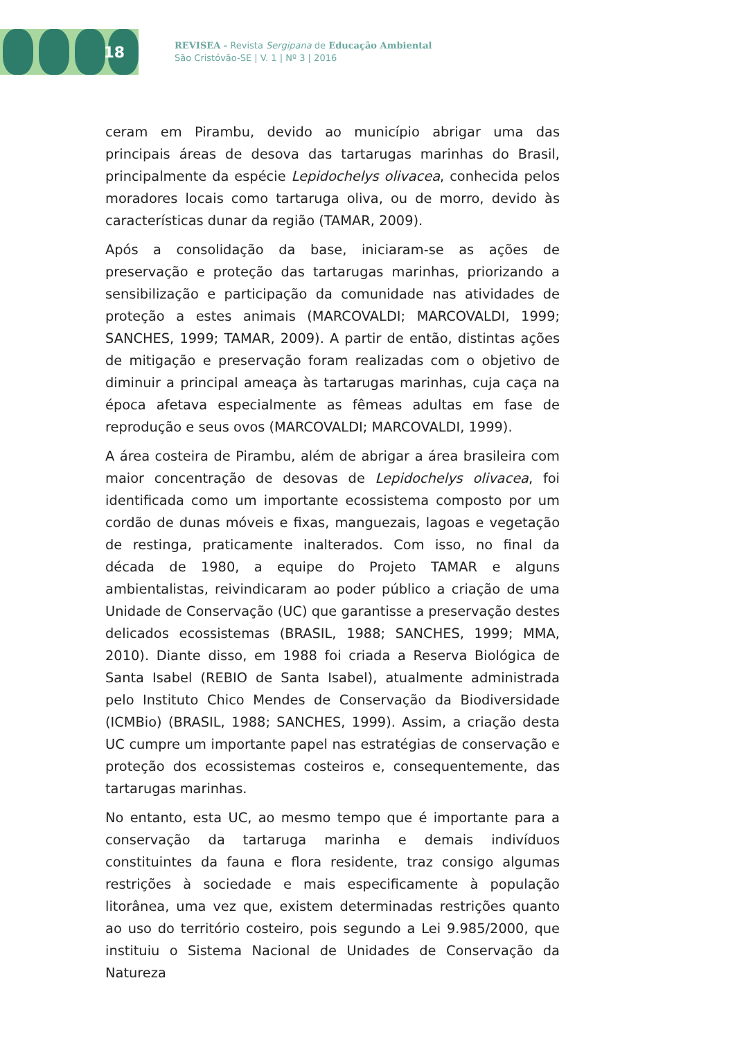18
REVISEA - Revista Sergipana de Educação Ambiental
São Cristóvão-SE | V. 1 | Nº 3 | 2016
ceram em Pirambu, devido ao município abrigar uma das principais áreas de desova das tartarugas marinhas do Brasil, principalmente da espécie Lepidochelys olivacea, conhecida pelos moradores locais como tartaruga oliva, ou de morro, devido às características dunar da região (TAMAR, 2009).
Após a consolidação da base, iniciaram-se as ações de preservação e proteção das tartarugas marinhas, priorizando a sensibilização e participação da comunidade nas atividades de proteção a estes animais (MARCOVALDI; MARCOVALDI, 1999; SANCHES, 1999; TAMAR, 2009). A partir de então, distintas ações de mitigação e preservação foram realizadas com o objetivo de diminuir a principal ameaça às tartarugas marinhas, cuja caça na época afetava especialmente as fêmeas adultas em fase de reprodução e seus ovos (MARCOVALDI; MARCOVALDI, 1999).
A área costeira de Pirambu, além de abrigar a área brasileira com maior concentração de desovas de Lepidochelys olivacea, foi identificada como um importante ecossistema composto por um cordão de dunas móveis e fixas, manguezais, lagoas e vegetação de restinga, praticamente inalterados. Com isso, no final da década de 1980, a equipe do Projeto TAMAR e alguns ambientalistas, reivindicaram ao poder público a criação de uma Unidade de Conservação (UC) que garantisse a preservação destes delicados ecossistemas (BRASIL, 1988; SANCHES, 1999; MMA, 2010). Diante disso, em 1988 foi criada a Reserva Biológica de Santa Isabel (REBIO de Santa Isabel), atualmente administrada pelo Instituto Chico Mendes de Conservação da Biodiversidade (ICMBio) (BRASIL, 1988; SANCHES, 1999). Assim, a criação desta UC cumpre um importante papel nas estratégias de conservação e proteção dos ecossistemas costeiros e, consequentemente, das tartarugas marinhas.
No entanto, esta UC, ao mesmo tempo que é importante para a conservação da tartaruga marinha e demais indivíduos constituintes da fauna e flora residente, traz consigo algumas restrições à sociedade e mais especificamente à população litorânea, uma vez que, existem determinadas restrições quanto ao uso do território costeiro, pois segundo a Lei 9.985/2000, que instituiu o Sistema Nacional de Unidades de Conservação da Natureza